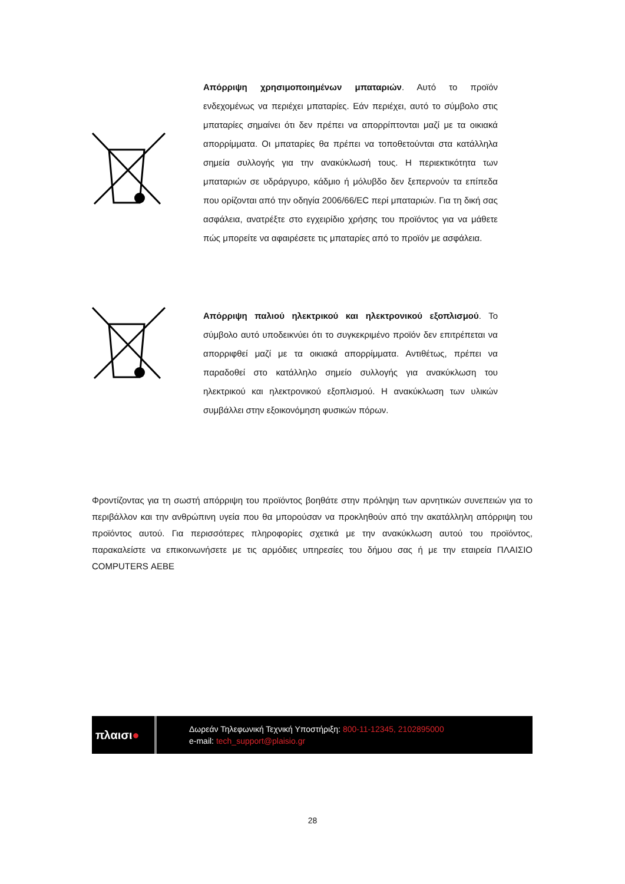Απόρριψη χρησιμοποιημένων μπαταριών. Αυτό το προϊόν ενδεχομένως να περιέχει μπαταρίες. Εάν περιέχει, αυτό το σύμβολο στις μπαταρίες σημαίνει ότι δεν πρέπει να απορρίπτονται μαζί με τα οικιακά απορρίμματα. Οι μπαταρίες θα πρέπει να τοποθετούνται στα κατάλληλα σημεία συλλογής για την ανακύκλωσή τους. Η περιεκτικότητα των μπαταριών σε υδράργυρο, κάδμιο ή μόλυβδο δεν ξεπερνούν τα επίπεδα που ορίζονται από την οδηγία 2006/66/EC περί μπαταριών. Για τη δική σας ασφάλεια, ανατρέξτε στο εγχειρίδιο χρήσης του προϊόντος για να μάθετε πώς μπορείτε να αφαιρέσετε τις μπαταρίες από το προϊόν με ασφάλεια.
Απόρριψη παλιού ηλεκτρικού και ηλεκτρονικού εξοπλισμού. Το σύμβολο αυτό υποδεικνύει ότι το συγκεκριμένο προϊόν δεν επιτρέπεται να απορριφθεί μαζί με τα οικιακά απορρίμματα. Αντιθέτως, πρέπει να παραδοθεί στο κατάλληλο σημείο συλλογής για ανακύκλωση του ηλεκτρικού και ηλεκτρονικού εξοπλισμού. Η ανακύκλωση των υλικών συμβάλλει στην εξοικονόμηση φυσικών πόρων.
Φροντίζοντας για τη σωστή απόρριψη του προϊόντος βοηθάτε στην πρόληψη των αρνητικών συνεπειών για το περιβάλλον και την ανθρώπινη υγεία που θα μπορούσαν να προκληθούν από την ακατάλληλη απόρριψη του προϊόντος αυτού. Για περισσότερες πληροφορίες σχετικά με την ανακύκλωση αυτού του προϊόντος, παρακαλείστε να επικοινωνήσετε με τις αρμόδιες υπηρεσίες του δήμου σας ή με την εταιρεία ΠΛΑΙΣΙΟ COMPUTERS ΑΕΒΕ
πλαισι●
Δωρεάν Τηλεφωνική Τεχνική Υποστήριξη: 800-11-12345, 2102895000
e-mail: tech_support@plaisio.gr
28